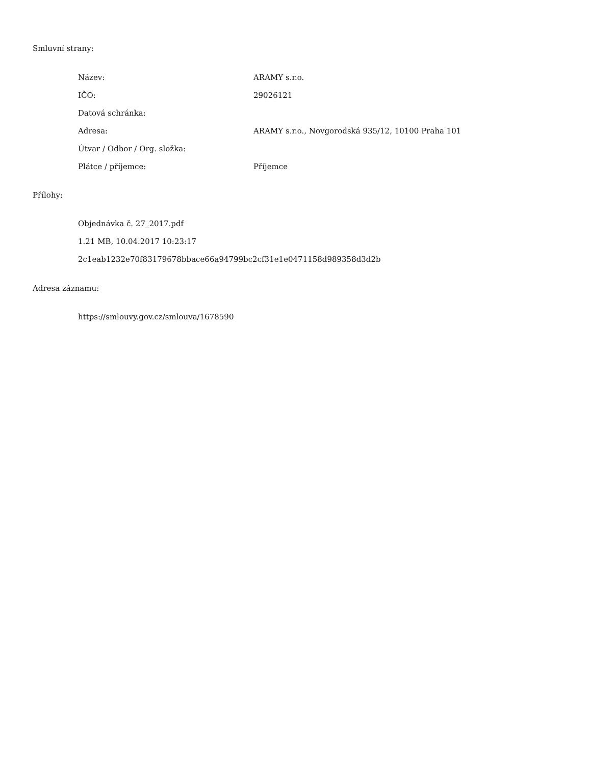Smluvní strany:
| Název: | ARAMY s.r.o. |
| IČO: | 29026121 |
| Datová schránka: | |
| Adresa: | ARAMY s.r.o., Novgorodská 935/12, 10100 Praha 101 |
| Útvar / Odbor / Org. složka: | |
| Plátce / příjemce: | Příjemce |
Přílohy:
Objednávka č. 27_2017.pdf
1.21 MB, 10.04.2017 10:23:17
2c1eab1232e70f83179678bbace66a94799bc2cf31e1e0471158d989358d3d2b
Adresa záznamu:
https://smlouvy.gov.cz/smlouva/1678590